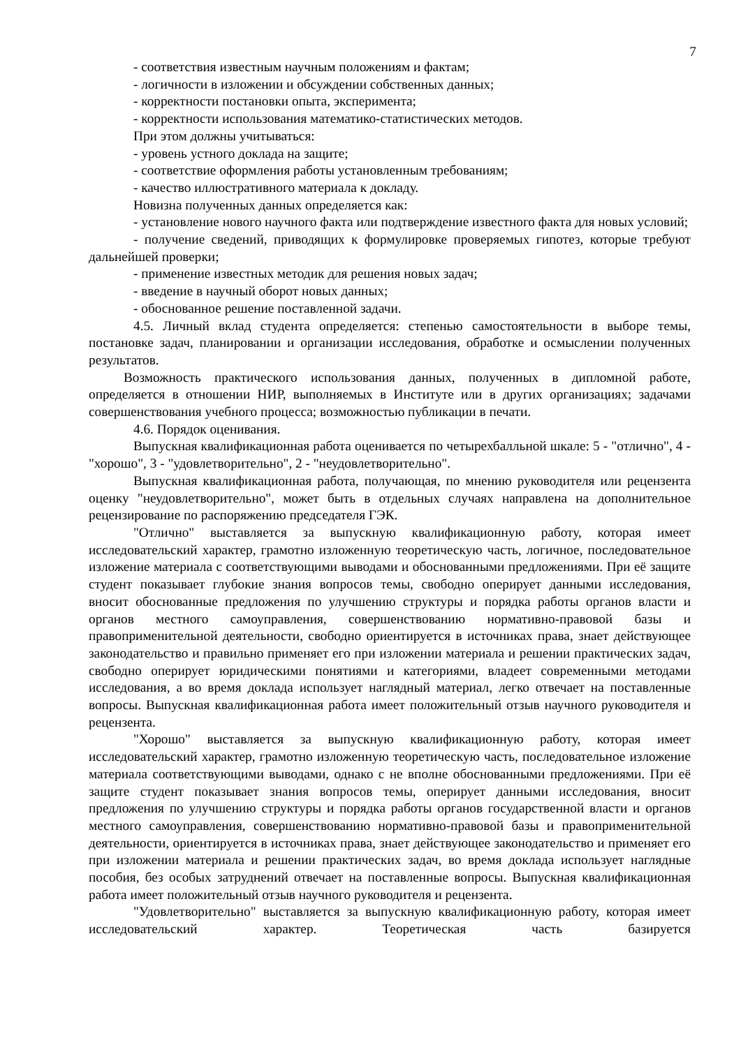7
- соответствия известным научным положениям и фактам;
- логичности в изложении и обсуждении собственных данных;
- корректности постановки опыта, эксперимента;
- корректности использования математико-статистических методов.
При этом должны учитываться:
- уровень устного доклада на защите;
- соответствие оформления работы установленным требованиям;
- качество иллюстративного материала к докладу.
Новизна полученных данных определяется как:
- установление нового научного факта или подтверждение известного факта для новых условий;
- получение сведений, приводящих к формулировке проверяемых гипотез, которые требуют дальнейшей проверки;
- применение известных методик для решения новых задач;
- введение в научный оборот новых данных;
- обоснованное решение поставленной задачи.
4.5. Личный вклад студента определяется: степенью самостоятельности в выборе темы, постановке задач, планировании и организации исследования, обработке и осмыслении полученных результатов.
Возможность практического использования данных, полученных в дипломной работе, определяется в отношении НИР, выполняемых в Институте или в других организациях; задачами совершенствования учебного процесса; возможностью публикации в печати.
4.6. Порядок оценивания.
Выпускная квалификационная работа оценивается по четырехбалльной шкале: 5 - "отлично", 4 - "хорошо", 3 - "удовлетворительно", 2 - "неудовлетворительно".
Выпускная квалификационная работа, получающая, по мнению руководителя или рецензента оценку "неудовлетворительно", может быть в отдельных случаях направлена на дополнительное рецензирование по распоряжению председателя ГЭК.
"Отлично" выставляется за выпускную квалификационную работу, которая имеет исследовательский характер, грамотно изложенную теоретическую часть, логичное, последовательное изложение материала с соответствующими выводами и обоснованными предложениями. При её защите студент показывает глубокие знания вопросов темы, свободно оперирует данными исследования, вносит обоснованные предложения по улучшению структуры и порядка работы органов власти и органов местного самоуправления, совершенствованию нормативно-правовой базы и правоприменительной деятельности, свободно ориентируется в источниках права, знает действующее законодательство и правильно применяет его при изложении материала и решении практических задач, свободно оперирует юридическими понятиями и категориями, владеет современными методами исследования, а во время доклада использует наглядный материал, легко отвечает на поставленные вопросы. Выпускная квалификационная работа имеет положительный отзыв научного руководителя и рецензента.
"Хорошо" выставляется за выпускную квалификационную работу, которая имеет исследовательский характер, грамотно изложенную теоретическую часть, последовательное изложение материала соответствующими выводами, однако с не вполне обоснованными предложениями. При её защите студент показывает знания вопросов темы, оперирует данными исследования, вносит предложения по улучшению структуры и порядка работы органов государственной власти и органов местного самоуправления, совершенствованию нормативно-правовой базы и правоприменительной деятельности, ориентируется в источниках права, знает действующее законодательство и применяет его при изложении материала и решении практических задач, во время доклада использует наглядные пособия, без особых затруднений отвечает на поставленные вопросы. Выпускная квалификационная работа имеет положительный отзыв научного руководителя и рецензента.
"Удовлетворительно" выставляется за выпускную квалификационную работу, которая имеет исследовательский характер. Теоретическая часть базируется